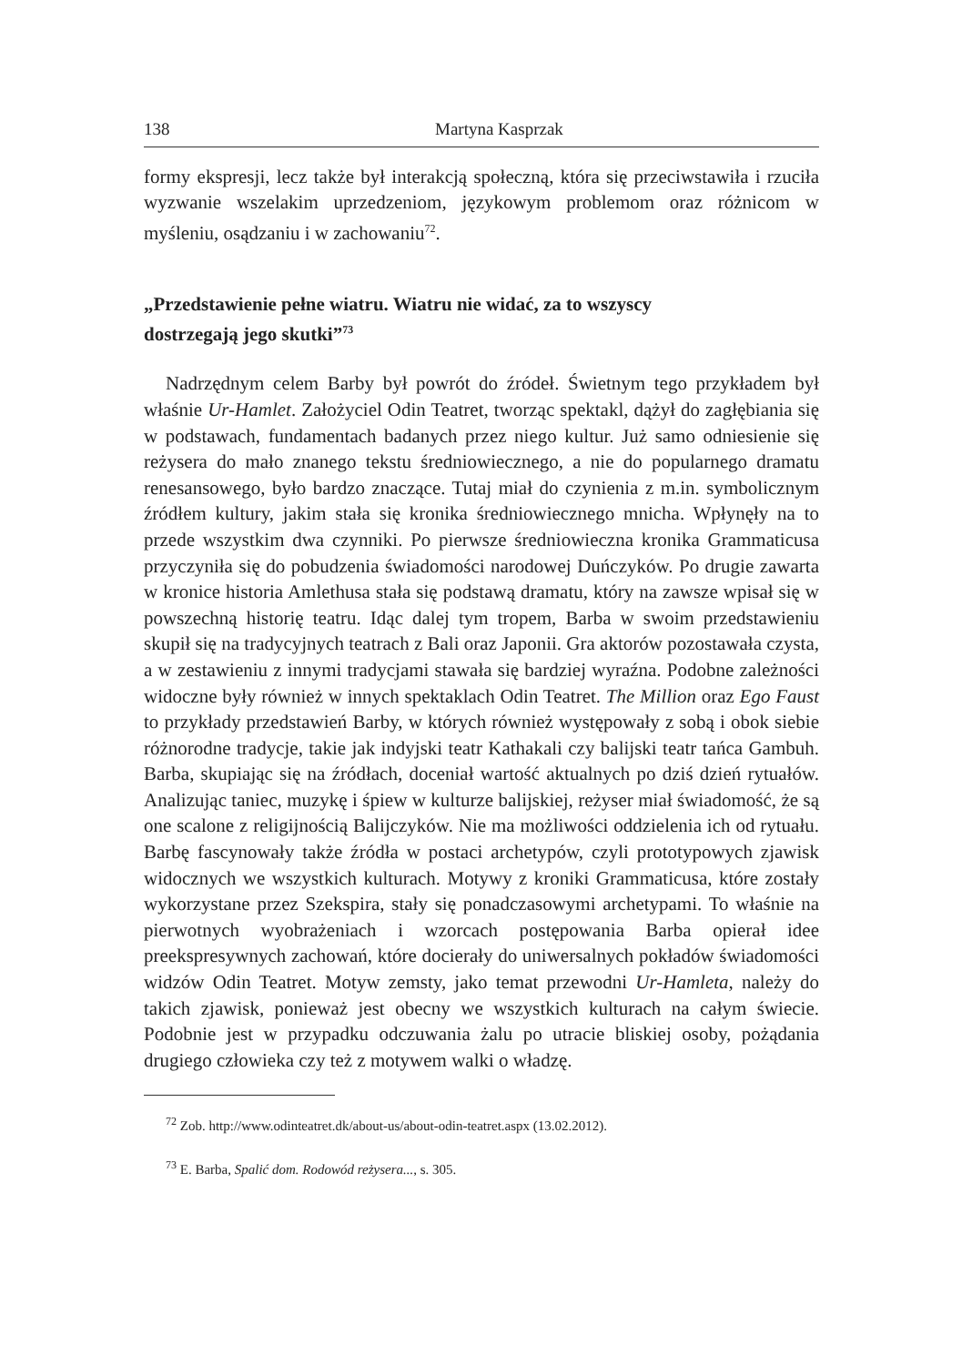138 Martyna Kasprzak
formy ekspresji, lecz także był interakcją społeczną, która się przeciwstawiła i rzuciła wyzwanie wszelakim uprzedzeniom, językowym problemom oraz różnicom w myśleniu, osądzaniu i w zachowaniu<sup>72</sup>.
„Przedstawienie pełne wiatru. Wiatru nie widać, za to wszyscy dostrzegają jego skutki”<sup>73</sup>
Nadrzędnym celem Barby był powrót do źródeł. Świetnym tego przykładem był właśnie Ur-Hamlet. Założyciel Odin Teatret, tworząc spektakl, dążył do zagłębiania się w podstawach, fundamentach badanych przez niego kultur. Już samo odniesienie się reżysera do mało znanego tekstu średniowiecznego, a nie do popularnego dramatu renesansowego, było bardzo znaczące. Tutaj miał do czynienia z m.in. symbolicznym źródłem kultury, jakim stała się kronika średniowiecznego mnicha. Wpłynęły na to przede wszystkim dwa czynniki. Po pierwsze średniowieczna kronika Grammaticusa przyczyniła się do pobudzenia świadomości narodowej Duńczyków. Po drugie zawarta w kronice historia Amlethusa stała się podstawą dramatu, który na zawsze wpisał się w powszechną historię teatru. Idąc dalej tym tropem, Barba w swoim przedstawieniu skupił się na tradycyjnych teatrach z Bali oraz Japonii. Gra aktorów pozostawała czysta, a w zestawieniu z innymi tradycjami stawała się bardziej wyraźna. Podobne zależności widoczne były również w innych spektaklach Odin Teatret. The Million oraz Ego Faust to przykłady przedstawień Barby, w których również występowały z sobą i obok siebie różnorodne tradycje, takie jak indyjski teatr Kathakali czy balijski teatr tańca Gambuh. Barba, skupiając się na źródłach, doceniał wartość aktualnych po dziś dzień rytuałów. Analizując taniec, muzykę i śpiew w kulturze balijskiej, reżyser miał świadomość, że są one scalone z religijnością Balijczyków. Nie ma możliwości oddzielenia ich od rytuału. Barbę fascynowały także źródła w postaci archetypów, czyli prototypowych zjawisk widocznych we wszystkich kulturach. Motywy z kroniki Grammaticusa, które zostały wykorzystane przez Szekspira, stały się ponadczasowymi archetypami. To właśnie na pierwotnych wyobrażeniach i wzorcach postępowania Barba opierał idee preekspresywnych zachowań, które docierały do uniwersalnych pokładów świadomości widzów Odin Teatret. Motyw zemsty, jako temat przewodni Ur-Hamleta, należy do takich zjawisk, ponieważ jest obecny we wszystkich kulturach na całym świecie. Podobnie jest w przypadku odczuwania żalu po utracie bliskiej osoby, pożądania drugiego człowieka czy też z motywem walki o władzę.
<sup>72</sup> Zob. http://www.odinteatret.dk/about-us/about-odin-teatret.aspx (13.02.2012).
<sup>73</sup> E. Barba, Spalić dom. Rodowód reżysera..., s. 305.